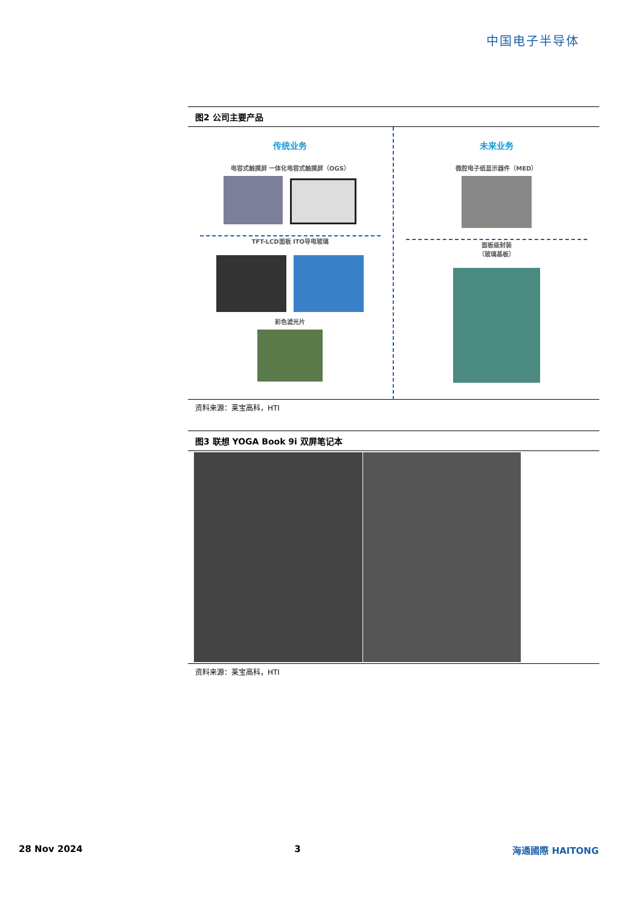中国电子半导体
图2 公司主要产品
传统业务
电容式触摸屏 一体化电容式触摸屏（OGS）
TFT-LCD面板 ITO导电玻璃
彩色滤光片
未来业务
微腔电子纸显示器件（MED）
面板级封装
（玻璃基板）
资料来源：莱宝高科，HTI
图3 联想 YOGA Book 9i 双屏笔记本
资料来源：莱宝高科，HTI
28 Nov 2024 3 海通國際 HAITONG